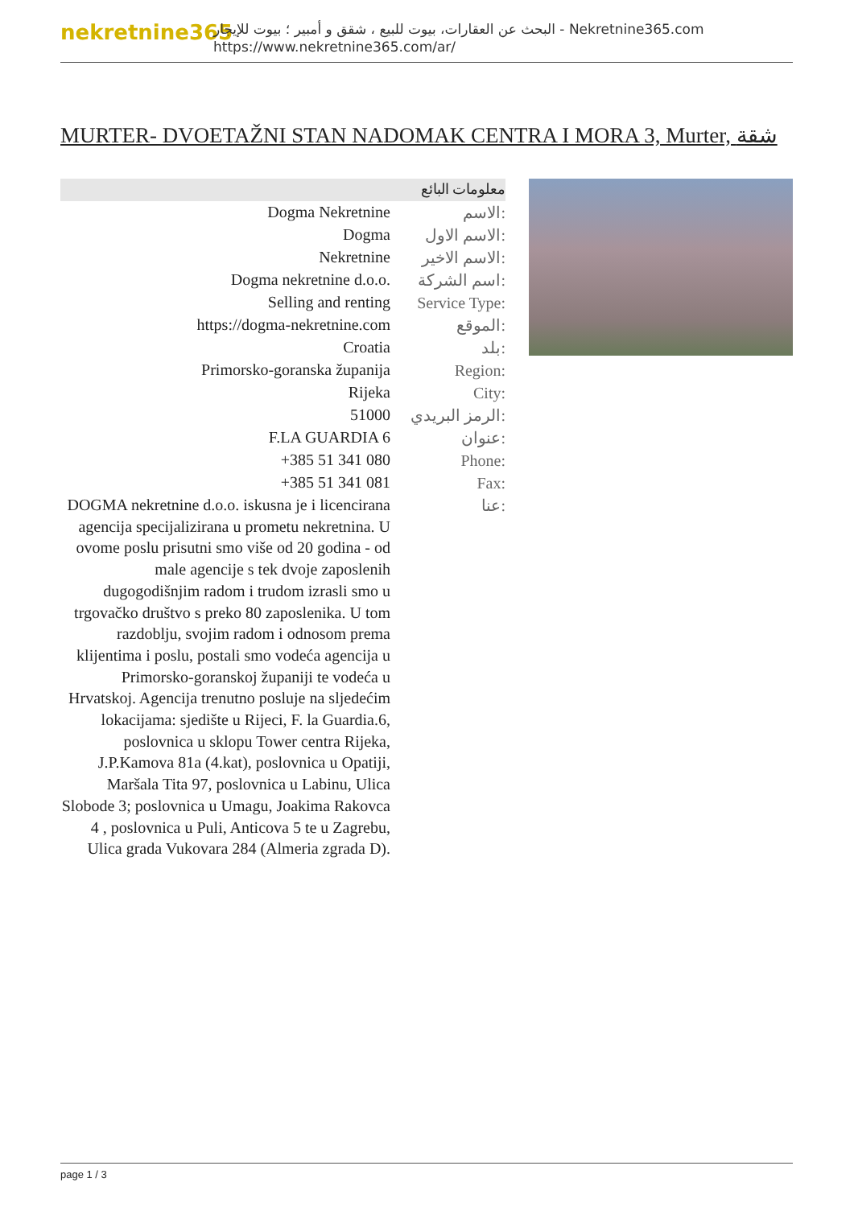nekretnine365
البحث عن العقارات، بيوت للبيع ، شقق و أمبير ؛ بيوت للإيجار - Nekretnine365.com
https://www.nekretnine365.com/ar/
MURTER- DVOETAŽNI STAN NADOMAK CENTRA I MORA 3, Murter, شقة
معلومات البائع
| Dogma Nekretnine | الاسم: |
| Dogma | الاسم الاول: |
| Nekretnine | الاسم الاخير: |
| Dogma nekretnine d.o.o. | اسم الشركة: |
| Selling and renting | Service Type: |
| https://dogma-nekretnine.com | الموقع: |
| Croatia | بلد: |
| Primorsko-goranska županija | Region: |
| Rijeka | City: |
| 51000 | الرمز البريدي: |
| F.LA GUARDIA 6 | عنوان: |
| +385 51 341 080 | Phone: |
| +385 51 341 081 | Fax: |
| DOGMA nekretnine d.o.o. iskusna je i licencirana agencija specijalizirana u prometu nekretnina. U ovome poslu prisutni smo više od 20 godina - od male agencije s tek dvoje zaposlenih dugogodišnjim radom i trudom izrasli smo u trgovačko društvo s preko 80 zaposlenika. U tom razdoblju, svojim radom i odnosom prema klijentima i poslu, postali smo vodeća agencija u Primorsko-goranskoj županiji te vodeća u Hrvatskoj. Agencija trenutno posluje na sljedećim lokacijama: sjedište u Rijeci, F. la Guardia.6, poslovnica u sklopu Tower centra Rijeka, J.P.Kamova 81a (4.kat), poslovnica u Opatiji, Maršala Tita 97, poslovnica u Labinu, Ulica Slobode 3; poslovnica u Umagu, Joakima Rakovca 4 , poslovnica u Puli, Anticova 5 te u Zagrebu, Ulica grada Vukovara 284 (Almeria zgrada D). | عنا: |
page 1 / 3